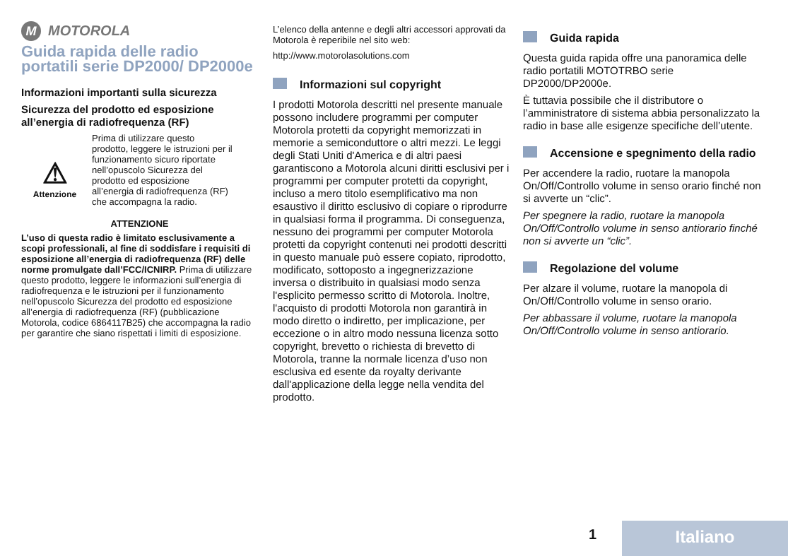M MOTOROLA
Guida rapida delle radio portatili serie DP2000/ DP2000e
Informazioni importanti sulla sicurezza
Sicurezza del prodotto ed esposizione all’energia di radiofrequenza (RF)
⚠
Attenzione
Prima di utilizzare questo prodotto, leggere le istruzioni per il funzionamento sicuro riportate nell’opuscolo Sicurezza del prodotto ed esposizione all’energia di radiofrequenza (RF) che accompagna la radio.
ATTENZIONE
L’uso di questa radio è limitato esclusivamente a scopi professionali, al fine di soddisfare i requisiti di esposizione all’energia di radiofrequenza (RF) delle norme promulgate dall’FCC/ICNIRP. Prima di utilizzare questo prodotto, leggere le informazioni sull’energia di radiofrequenza e le istruzioni per il funzionamento nell’opuscolo Sicurezza del prodotto ed esposizione all’energia di radiofrequenza (RF) (pubblicazione Motorola, codice 6864117B25) che accompagna la radio per garantire che siano rispettati i limiti di esposizione.
L’elenco della antenne e degli altri accessori approvati da Motorola è reperibile nel sito web:
http://www.motorolasolutions.com
Informazioni sul copyright
I prodotti Motorola descritti nel presente manuale possono includere programmi per computer Motorola protetti da copyright memorizzati in memorie a semiconduttore o altri mezzi. Le leggi degli Stati Uniti d'America e di altri paesi garantiscono a Motorola alcuni diritti esclusivi per i programmi per computer protetti da copyright, incluso a mero titolo esemplificativo ma non esaustivo il diritto esclusivo di copiare o riprodurre in qualsiasi forma il programma. Di conseguenza, nessuno dei programmi per computer Motorola protetti da copyright contenuti nei prodotti descritti in questo manuale può essere copiato, riprodotto, modificato, sottoposto a ingegnerizzazione inversa o distribuito in qualsiasi modo senza l'esplicito permesso scritto di Motorola. Inoltre, l'acquisto di prodotti Motorola non garantirà in modo diretto o indiretto, per implicazione, per eccezione o in altro modo nessuna licenza sotto copyright, brevetto o richiesta di brevetto di Motorola, tranne la normale licenza d’uso non esclusiva ed esente da royalty derivante dall'applicazione della legge nella vendita del prodotto.
Guida rapida
Questa guida rapida offre una panoramica delle radio portatili MOTOTRBO serie DP2000/DP2000e.
È tuttavia possibile che il distributore o l’amministratore di sistema abbia personalizzato la radio in base alle esigenze specifiche dell’utente.
Accensione e spegnimento della radio
Per accendere la radio, ruotare la manopola On/Off/Controllo volume in senso orario finché non si avverte un “clic”.
Per spegnere la radio, ruotare la manopola On/Off/Controllo volume in senso antiorario finché non si avverte un “clic”.
Regolazione del volume
Per alzare il volume, ruotare la manopola di On/Off/Controllo volume in senso orario.
Per abbassare il volume, ruotare la manopola On/Off/Controllo volume in senso antiorario.
1 Italiano